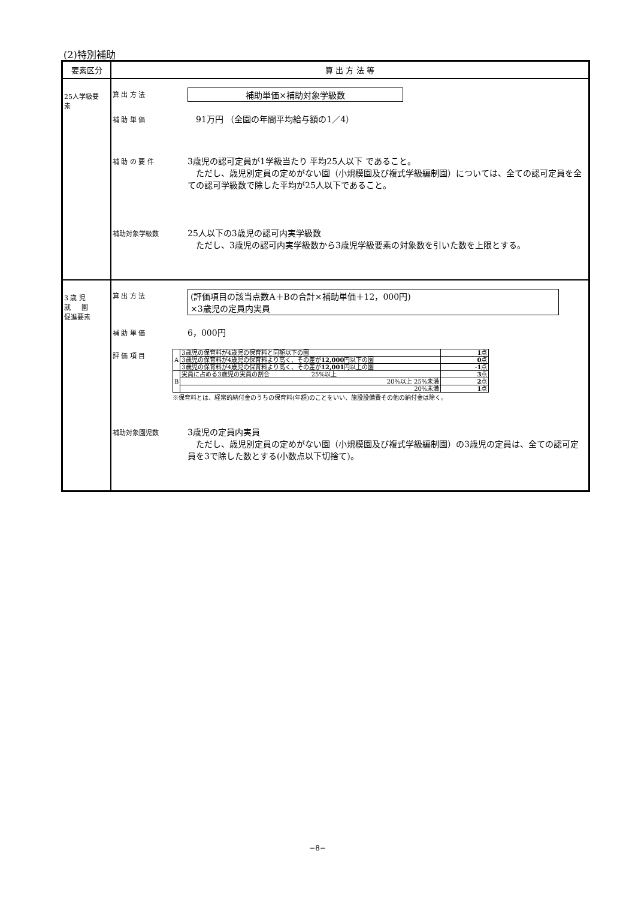(2)特別補助
| 要素区分 | 算 出 方 法 等 |
| --- | --- |
| 25人学級要 素 | 算 出 方 法 補助単価×補助対象学級数 補 助 単 価 91万円 （全園の年間平均給与額の1／4） 補 助 の 要 件 3歳児の認可定員が1学級当たり 平均25人以下 であること。 ただし、歳児別定員の定めがない園（小規模園及び複式学級編制園）については、全ての認可定員を全ての認可学級数で除した平均が25人以下であること。 補助対象学級数 25人以下の3歳児の認可内実学級数 ただし、3歳児の認可内実学級数から3歳児学級要素の対象数を引いた数を上限とする。 |
| 3 歳 児 就 園 促進要素 | 算 出 方 法 (評価項目の該当点数A＋Bの合計×補助単価＋12，000円) ×3歳児の定員内実員 補 助 単 価 6，000円 評 価 項 目 / A / 3歳児の保育料が4歳児の保育料と同額以下の園 / 1 点 / / / 3歳児の保育料が4歳児の保育料より高く、その差が 12,000 円以下の園 / 0 点 / / / 3歳児の保育料が4歳児の保育料より高く、その差が 12,001 円以上の園 / - 1 点 / / B / 実員に占める3歳児の実員の割合 25%以上 / 3 点 / / / 20%以上 25%未満 / 2 点 / / / 20%未満 / 1 点 / ※保育料とは、経常的納付金のうちの保育料(年額)のことをいい、施設設備費その他の納付金は除く。 補助対象園児数 3歳児の定員内実員 ただし、歳児別定員の定めがない園（小規模園及び複式学級編制園）の3歳児の定員は、全ての認可定員を3で除した数とする(小数点以下切捨て)。 |
−8−